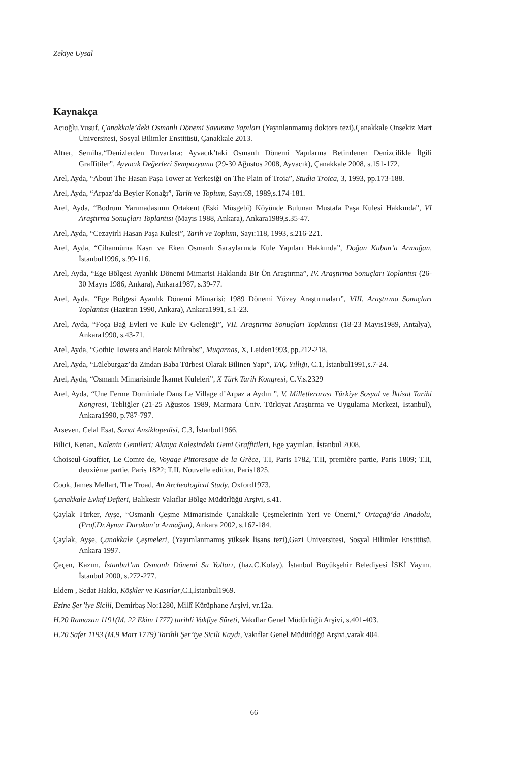Zekiye Uysal
Kaynakça
Acıoğlu,Yusuf, Çanakkale’deki Osmanlı Dönemi Savunma Yapıları (Yayınlanmamış doktora tezi),Çanakkale Onsekiz Mart Üniversitesi, Sosyal Bilimler Enstitüsü, Çanakkale 2013.
Altıer, Semiha,“Denizlerden Duvarlara: Ayvacık’taki Osmanlı Dönemi Yapılarına Betimlenen Denizcilikle İlgili Graffitiler”, Ayvacık Değerleri Sempozyumu (29-30 Ağustos 2008, Ayvacık), Çanakkale 2008, s.151-172.
Arel, Ayda, “About The Hasan Paşa Tower at Yerkesiği on The Plain of Troia”, Studia Troica, 3, 1993, pp.173-188.
Arel, Ayda, “Arpaz’da Beyler Konağı”, Tarih ve Toplum, Sayı:69, 1989,s.174-181.
Arel, Ayda, “Bodrum Yarımadasının Ortakent (Eski Müsgebi) Köyünde Bulunan Mustafa Paşa Kulesi Hakkında”, VI Araştırma Sonuçları Toplantısı (Mayıs 1988, Ankara), Ankara1989,s.35-47.
Arel, Ayda, “Cezayirli Hasan Paşa Kulesi”, Tarih ve Toplum, Sayı:118, 1993, s.216-221.
Arel, Ayda, “Cihannüma Kasrı ve Eken Osmanlı Saraylarında Kule Yapıları Hakkında”, Doğan Kuban’a Armağan, İstanbul1996, s.99-116.
Arel, Ayda, “Ege Bölgesi Ayanlık Dönemi Mimarisi Hakkında Bir Ön Araştırma”, IV. Araştırma Sonuçları Toplantısı (26-30 Mayıs 1986, Ankara), Ankara1987, s.39-77.
Arel, Ayda, “Ege Bölgesi Ayanlık Dönemi Mimarisi: 1989 Dönemi Yüzey Araştırmaları”, VIII. Araştırma Sonuçları Toplantısı (Haziran 1990, Ankara), Ankara1991, s.1-23.
Arel, Ayda, “Foça Bağ Evleri ve Kule Ev Geleneği”, VII. Araştırma Sonuçları Toplantısı (18-23 Mayıs1989, Antalya), Ankara1990, s.43-71.
Arel, Ayda, “Gothic Towers and Barok Mihrabs”, Muqarnas, X, Leiden1993, pp.212-218.
Arel, Ayda, “Lüleburgaz’da Zindan Baba Türbesi Olarak Bilinen Yapı”, TAÇ Yıllığı, C.1, İstanbul1991,s.7-24.
Arel, Ayda, “Osmanlı Mimarisinde İkamet Kuleleri”, X Türk Tarih Kongresi, C.V.s.2329
Arel, Ayda, “Une Ferme Dominiale Dans Le Village d’Arpaz a Aydın ”, V. Milletlerarası Türkiye Sosyal ve İktisat Tarihi Kongresi, Tebliğler (21-25 Ağustos 1989, Marmara Üniv. Türkiyat Araştırma ve Uygulama Merkezi, İstanbul), Ankara1990, p.787-797.
Arseven, Celal Esat, Sanat Ansiklopedisi, C.3, İstanbul1966.
Bilici, Kenan, Kalenin Gemileri: Alanya Kalesindeki Gemi Graffitileri, Ege yayınları, İstanbul 2008.
Choiseul-Gouffier, Le Comte de, Voyage Pittoresque de la Grèce, T.I, Paris 1782, T.II, première partie, Paris 1809; T.II, deuxième partie, Paris 1822; T.II, Nouvelle edition, Paris1825.
Cook, James Mellart, The Troad, An Archeological Study, Oxford1973.
Çanakkale Evkaf Defteri, Balıkesir Vakıflar Bölge Müdürlüğü Arşivi, s.41.
Çaylak Türker, Ayşe, “Osmanlı Çeşme Mimarisinde Çanakkale Çeşmelerinin Yeri ve Önemi,” Ortaçağ’da Anadolu, (Prof.Dr.Aynur Durukan’a Armağan), Ankara 2002, s.167-184.
Çaylak, Ayşe, Çanakkale Çeşmeleri, (Yayımlanmamış yüksek lisans tezi),Gazi Üniversitesi, Sosyal Bilimler Enstitüsü, Ankara 1997.
Çeçen, Kazım, İstanbul’un Osmanlı Dönemi Su Yolları, (haz.C.Kolay), İstanbul Büyükşehir Belediyesi İSKİ Yayını, İstanbul 2000, s.272-277.
Eldem , Sedat Hakkı, Köşkler ve Kasırlar,C.I,İstanbul1969.
Ezine Şer’iye Sicili, Demirbaş No:1280, Millî Kütüphane Arşivi, vr.12a.
H.20 Ramazan 1191(M. 22 Ekim 1777) tarihli Vakfiye Sûreti, Vakıflar Genel Müdürlüğü Arşivi, s.401-403.
H.20 Safer 1193 (M.9 Mart 1779) Tarihli Şer’iye Sicili Kaydı, Vakıflar Genel Müdürlüğü Arşivi,varak 404.
66